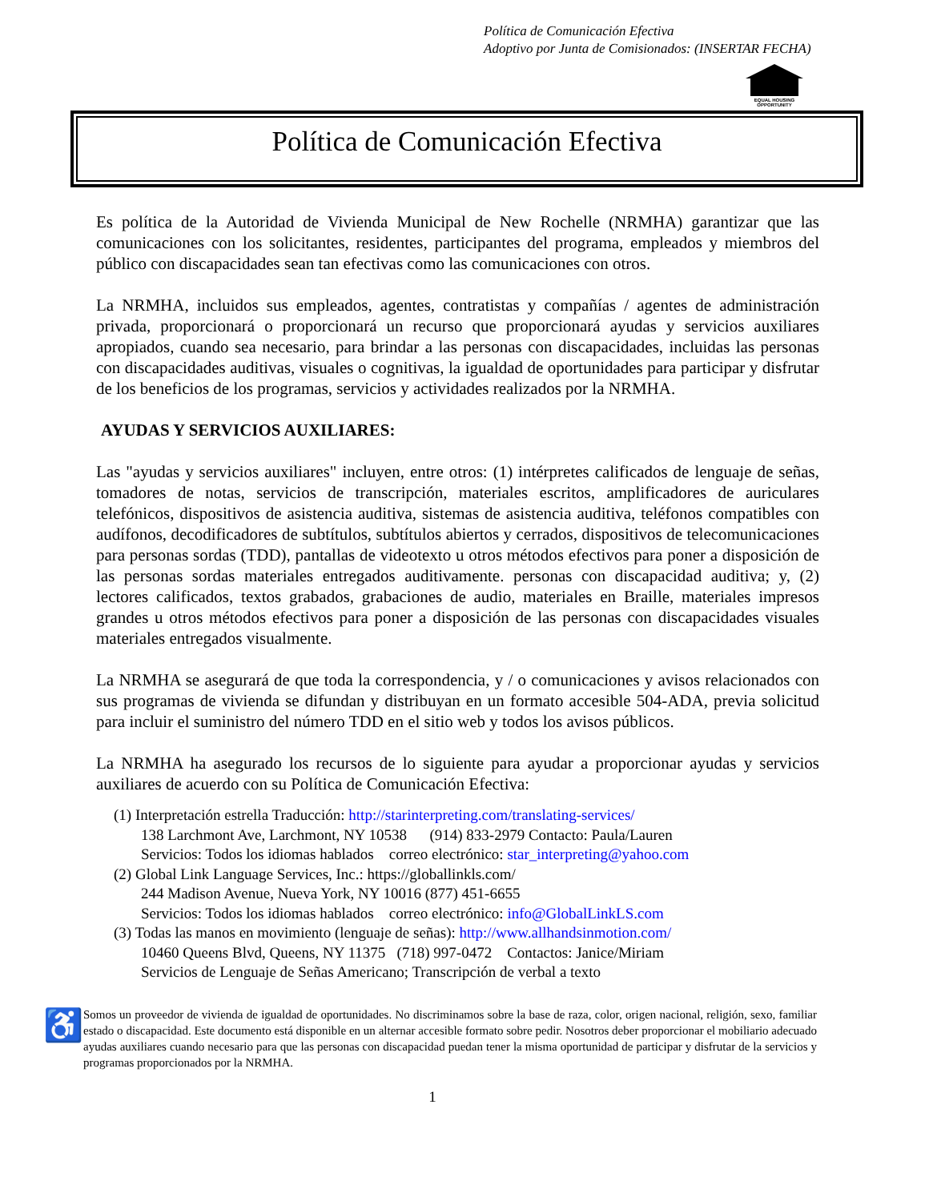Política de Comunicación Efectiva
Adoptivo por Junta de Comisionados: (INSERTAR FECHA)
EQUAL HOUSING OPPORTUNITY
Política de Comunicación Efectiva
Es política de la Autoridad de Vivienda Municipal de New Rochelle (NRMHA) garantizar que las comunicaciones con los solicitantes, residentes, participantes del programa, empleados y miembros del público con discapacidades sean tan efectivas como las comunicaciones con otros.
La NRMHA, incluidos sus empleados, agentes, contratistas y compañías / agentes de administración privada, proporcionará o proporcionará un recurso que proporcionará ayudas y servicios auxiliares apropiados, cuando sea necesario, para brindar a las personas con discapacidades, incluidas las personas con discapacidades auditivas, visuales o cognitivas, la igualdad de oportunidades para participar y disfrutar de los beneficios de los programas, servicios y actividades realizados por la NRMHA.
AYUDAS Y SERVICIOS AUXILIARES:
Las "ayudas y servicios auxiliares" incluyen, entre otros: (1) intérpretes calificados de lenguaje de señas, tomadores de notas, servicios de transcripción, materiales escritos, amplificadores de auriculares telefónicos, dispositivos de asistencia auditiva, sistemas de asistencia auditiva, teléfonos compatibles con audífonos, decodificadores de subtítulos, subtítulos abiertos y cerrados, dispositivos de telecomunicaciones para personas sordas (TDD), pantallas de videotexto u otros métodos efectivos para poner a disposición de las personas sordas materiales entregados auditivamente. personas con discapacidad auditiva; y, (2) lectores calificados, textos grabados, grabaciones de audio, materiales en Braille, materiales impresos grandes u otros métodos efectivos para poner a disposición de las personas con discapacidades visuales materiales entregados visualmente.
La NRMHA se asegurará de que toda la correspondencia, y / o comunicaciones y avisos relacionados con sus programas de vivienda se difundan y distribuyan en un formato accesible 504-ADA, previa solicitud para incluir el suministro del número TDD en el sitio web y todos los avisos públicos.
La NRMHA ha asegurado los recursos de lo siguiente para ayudar a proporcionar ayudas y servicios auxiliares de acuerdo con su Política de Comunicación Efectiva:
(1) Interpretación estrella Traducción: http://starinterpreting.com/translating-services/
138 Larchmont Ave, Larchmont, NY 10538 (914) 833-2979 Contacto: Paula/Lauren
Servicios: Todos los idiomas hablados correo electrónico: star_interpreting@yahoo.com
(2) Global Link Language Services, Inc.: https://globallinkls.com/
244 Madison Avenue, Nueva York, NY 10016 (877) 451-6655
Servicios: Todos los idiomas hablados correo electrónico: info@GlobalLinkLS.com
(3) Todas las manos en movimiento (lenguaje de señas): http://www.allhandsinmotion.com/
10460 Queens Blvd, Queens, NY 11375 (718) 997-0472 Contactos: Janice/Miriam
Servicios de Lenguaje de Señas Americano; Transcripción de verbal a texto
♿
Somos un proveedor de vivienda de igualdad de oportunidades. No discriminamos sobre la base de raza, color, origen nacional, religión, sexo, familiar estado o discapacidad. Este documento está disponible en un alternar accesible formato sobre pedir. Nosotros deber proporcionar el mobiliario adecuado ayudas auxiliares cuando necesario para que las personas con discapacidad puedan tener la misma oportunidad de participar y disfrutar de la servicios y programas proporcionados por la NRMHA.
1